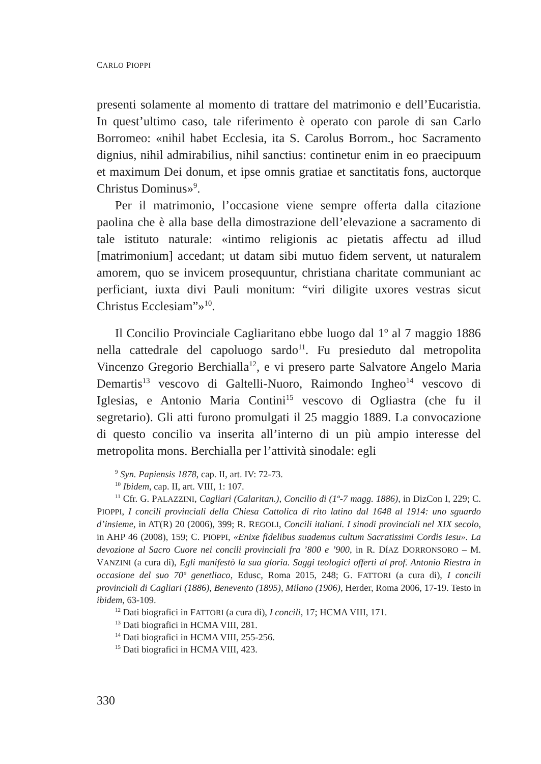CARLO PIOPPI
presenti solamente al momento di trattare del matrimonio e dell’Eucaristia. In quest’ultimo caso, tale riferimento è operato con parole di san Carlo Borromeo: «nihil habet Ecclesia, ita S. Carolus Borrom., hoc Sacramento dignius, nihil admirabilius, nihil sanctius: continetur enim in eo praecipuum et maximum Dei donum, et ipse omnis gratiae et sanctitatis fons, auctorque Christus Dominus»<sup>9</sup>.
Per il matrimonio, l’occasione viene sempre offerta dalla citazione paolina che è alla base della dimostrazione dell’elevazione a sacramento di tale istituto naturale: «intimo religionis ac pietatis affectu ad illud [matrimonium] accedant; ut datam sibi mutuo fidem servent, ut naturalem amorem, quo se invicem prosequuntur, christiana charitate communiant ac perficiant, iuxta divi Pauli monitum: “viri diligite uxores vestras sicut Christus Ecclesiam”»<sup>10</sup>.
Il Concilio Provinciale Cagliaritano ebbe luogo dal 1º al 7 maggio 1886 nella cattedrale del capoluogo sardo<sup>11</sup>. Fu presieduto dal metropolita Vincenzo Gregorio Berchialla<sup>12</sup>, e vi presero parte Salvatore Angelo Maria Demartis<sup>13</sup> vescovo di Galtelli-Nuoro, Raimondo Ingheo<sup>14</sup> vescovo di Iglesias, e Antonio Maria Contini<sup>15</sup> vescovo di Ogliastra (che fu il segretario). Gli atti furono promulgati il 25 maggio 1889. La convocazione di questo concilio va inserita all’interno di un più ampio interesse del metropolita mons. Berchialla per l’attività sinodale: egli
<sup>9</sup> Syn. Papiensis 1878, cap. II, art. IV: 72-73.
<sup>10</sup> Ibidem, cap. II, art. VIII, 1: 107.
<sup>11</sup> Cfr. G. PALAZZINI, Cagliari (Calaritan.), Concilio di (1º-7 magg. 1886), in DizCon I, 229; C. PIOPPI, I concili provinciali della Chiesa Cattolica di rito latino dal 1648 al 1914: uno sguardo d’insieme, in AT(R) 20 (2006), 399; R. REGOLI, Concili italiani. I sinodi provinciali nel XIX secolo, in AHP 46 (2008), 159; C. PIOPPI, «Enixe fidelibus suademus cultum Sacratissimi Cordis Iesu». La devozione al Sacro Cuore nei concili provinciali fra ’800 e ’900, in R. DÍAZ DORRONSORO – M. VANZINI (a cura di), Egli manifestò la sua gloria. Saggi teologici offerti al prof. Antonio Riestra in occasione del suo 70º genetliaco, Edusc, Roma 2015, 248; G. FATTORI (a cura di), I concili provinciali di Cagliari (1886), Benevento (1895), Milano (1906), Herder, Roma 2006, 17-19. Testo in ibidem, 63-109.
<sup>12</sup> Dati biografici in FATTORI (a cura di), I concili, 17; HCMA VIII, 171.
<sup>13</sup> Dati biografici in HCMA VIII, 281.
<sup>14</sup> Dati biografici in HCMA VIII, 255-256.
<sup>15</sup> Dati biografici in HCMA VIII, 423.
330